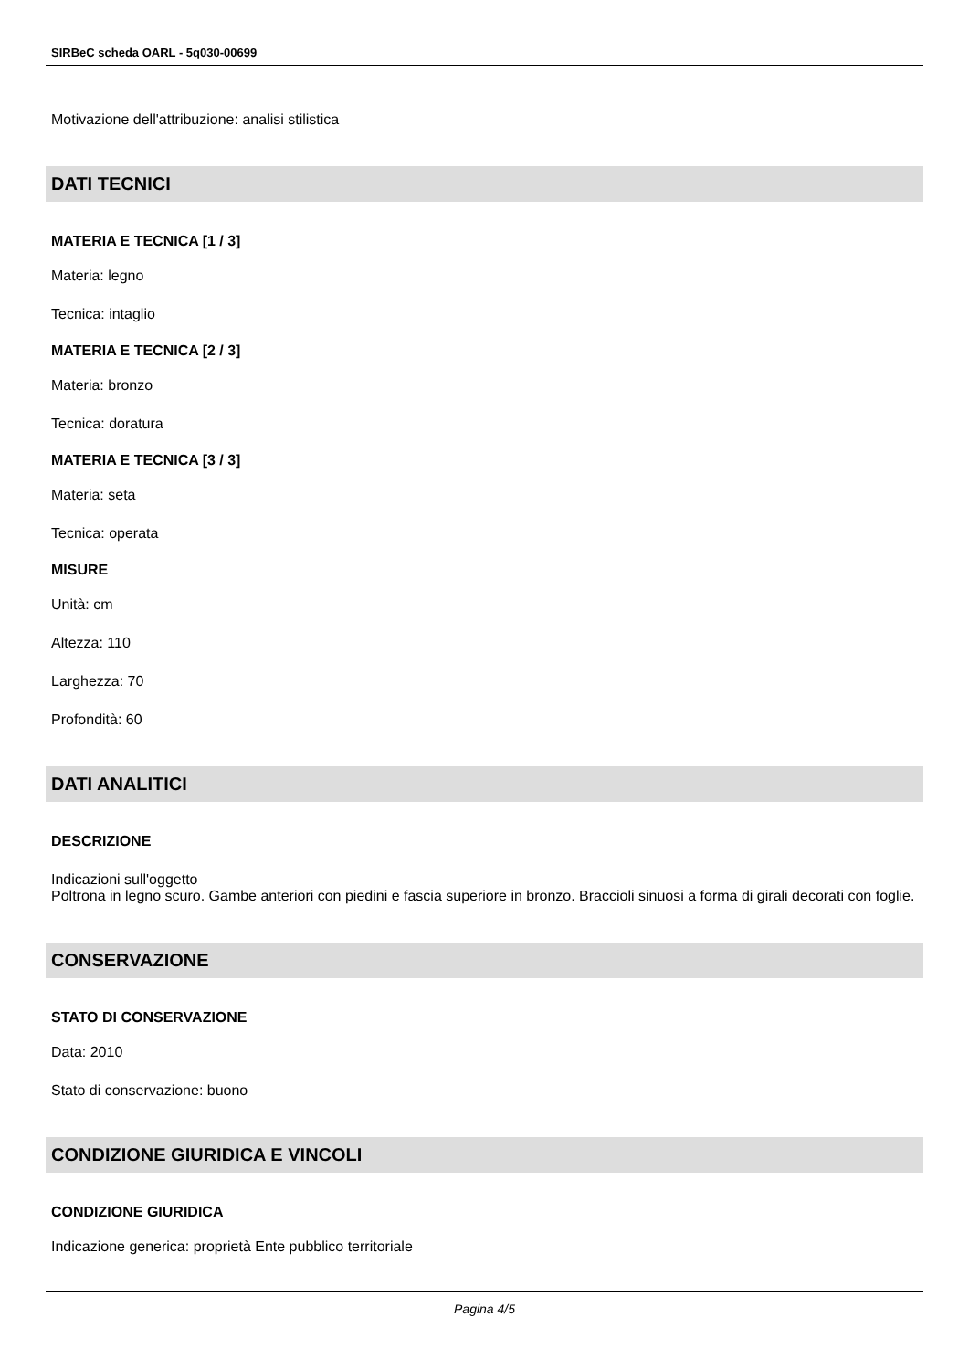SIRBeC scheda OARL - 5q030-00699
Motivazione dell'attribuzione: analisi stilistica
DATI TECNICI
MATERIA E TECNICA [1 / 3]
Materia: legno
Tecnica: intaglio
MATERIA E TECNICA [2 / 3]
Materia: bronzo
Tecnica: doratura
MATERIA E TECNICA [3 / 3]
Materia: seta
Tecnica: operata
MISURE
Unità: cm
Altezza: 110
Larghezza: 70
Profondità: 60
DATI ANALITICI
DESCRIZIONE
Indicazioni sull'oggetto
Poltrona in legno scuro. Gambe anteriori con piedini e fascia superiore in bronzo. Braccioli sinuosi a forma di girali decorati con foglie.
CONSERVAZIONE
STATO DI CONSERVAZIONE
Data: 2010
Stato di conservazione: buono
CONDIZIONE GIURIDICA E VINCOLI
CONDIZIONE GIURIDICA
Indicazione generica: proprietà Ente pubblico territoriale
Pagina 4/5